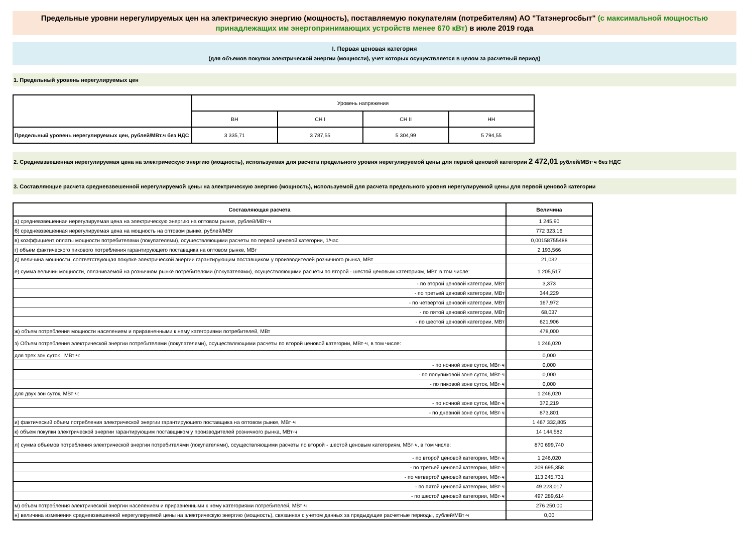Предельные уровни нерегулируемых цен на электрическую энергию (мощность), поставляемую покупателям (потребителям) АО "Татэнергосбыт" (с максимальной мощностью принадлежащих им энергопринимающих устройств менее 670 кВт) в июле 2019 года
I. Первая ценовая категория
(для объемов покупки электрической энергии (мощности), учет которых осуществляется в целом за расчетный период)
1. Предельный уровень нерегулируемых цен
| | Уровень напряжения | | | |
| --- | --- | --- | --- | --- |
| | ВН | СН I | СН II | НН |
| Предельный уровень нерегулируемых цен, рублей/МВт.ч без НДС | 3 335,71 | 3 787,55 | 5 304,99 | 5 794,55 |
2. Средневзвешенная нерегулируемая цена на электрическую энергию (мощность), используемая для расчета предельного уровня нерегулируемой цены для первой ценовой категории 2 472,01 рублей/МВт·ч без НДС
3. Составляющие расчета средневзвешенной нерегулируемой цены на электрическую энергию (мощность), используемой для расчета предельного уровня нерегулируемой цены для первой ценовой категории
| Составляющая расчета | Величина |
| а) средневзвешенная нерегулируемая цена на электрическую энергию на оптовом рынке, рублей/МВт·ч | 1 245,90 |
| б) средневзвешенная нерегулируемая цена на мощность на оптовом рынке, рублей/МВт | 772 323,16 |
| в) коэффициент оплаты мощности потребителями (покупателями), осуществляющими расчеты по первой ценовой категории, 1/час | 0,00158755488 |
| г) объем фактического пикового потребления гарантирующего поставщика на оптовом рынке, МВт | 2 193,566 |
| д) величина мощности, соответствующая покупке электрической энергии гарантирующим поставщиком у производителей розничного рынка, МВт | 21,032 |
| е) сумма величин мощности, оплачиваемой на розничном рынке потребителями (покупателями), осуществляющими расчеты по второй - шестой ценовым категориям, МВт, в том числе: | 1 205,517 |
| - по второй ценовой категории, МВт | 3,373 |
| - по третьей ценовой категории, МВт | 344,229 |
| - по четвертой ценовой категории, МВт | 167,972 |
| - по пятой ценовой категории, МВт | 68,037 |
| - по шестой ценовой категории, МВт | 621,906 |
| ж) объем потребления мощности населением и приравненными к нему категориями потребителей, МВт | 478,000 |
| з) Объем потребления электрической энергии потребителями (покупателями), осуществляющими расчеты по второй ценовой категории, МВт·ч, в том числе: | 1 246,020 |
| для трех зон суток , МВт·ч: | 0,000 |
| - по ночной зоне суток, МВт·ч | 0,000 |
| - по полупиковой зоне суток, МВт·ч | 0,000 |
| - по пиковой зоне суток, МВт·ч | 0,000 |
| для двух зон суток, МВт·ч: | 1 246,020 |
| - по ночной зоне суток, МВт·ч | 372,219 |
| - по дневной зоне суток, МВт·ч | 873,801 |
| и) фактический объем потребления электрической энергии гарантирующего поставщика на оптовом рынке, МВт·ч | 1 467 332,805 |
| к) объем покупки электрической энергии гарантирующим поставщиком у производителей розничного рынка, МВт·ч | 14 144,582 |
| л) сумма объемов потребления электрической энергии потребителями (покупателями), осуществляющими расчеты по второй - шестой ценовым категориям, МВт·ч, в том числе: | 870 699,740 |
| - по второй ценовой категории, МВт·ч | 1 246,020 |
| - по третьей ценовой категории, МВт·ч | 209 695,358 |
| - по четвертой ценовой категории, МВт·ч | 113 245,731 |
| - по пятой ценовой категории, МВт·ч | 49 223,017 |
| - по шестой ценовой категории, МВт·ч | 497 289,614 |
| м) объем потребления электрической энергии населением и приравненными к нему категориями потребителей, МВт·ч | 276 250,00 |
| н) величина изменения средневзвешенной нерегулируемой цены на электрическую энергию (мощность), связанная с учетом данных за предыдущие расчетные периоды, рублей/МВт·ч | 0,00 |